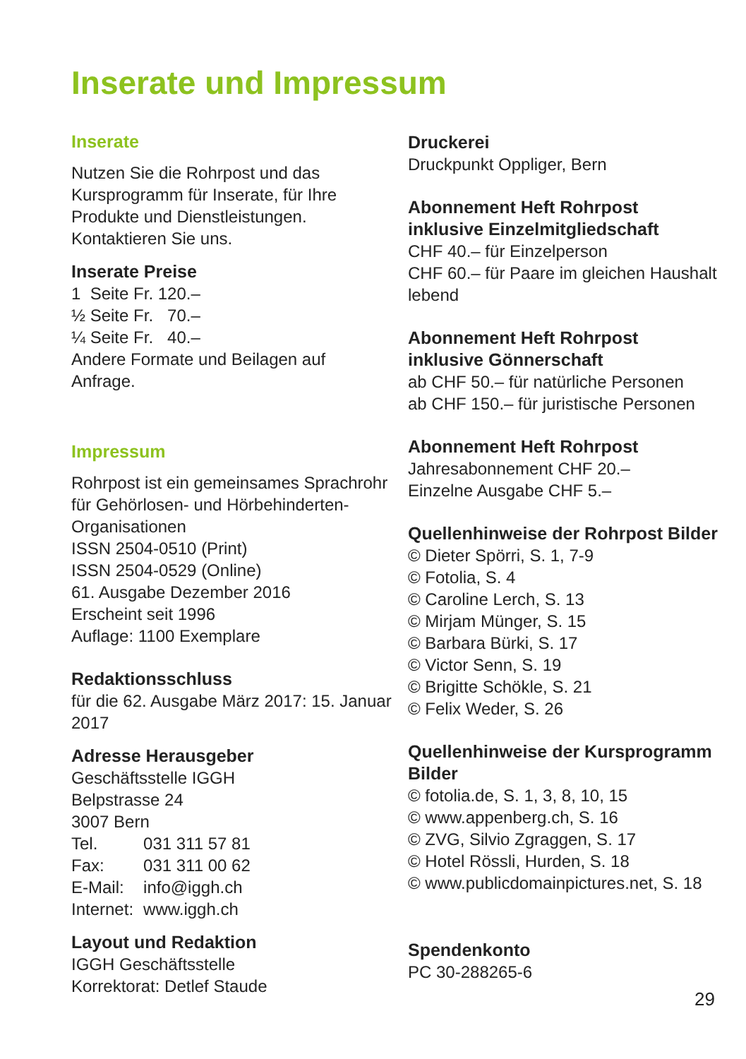Inserate und Impressum
Inserate
Nutzen Sie die Rohrpost und das Kursprogramm für Inserate, für Ihre Produkte und Dienstleistungen. Kontaktieren Sie uns.
Inserate Preise
1 Seite Fr. 120.–
½ Seite Fr. 70.–
¼ Seite Fr. 40.–
Andere Formate und Beilagen auf Anfrage.
Impressum
Rohrpost ist ein gemeinsames Sprachrohr für Gehörlosen- und Hörbehinderten-Organisationen
ISSN 2504-0510 (Print)
ISSN 2504-0529 (Online)
61. Ausgabe Dezember 2016
Erscheint seit 1996
Auflage: 1100 Exemplare
Redaktionsschluss
für die 62. Ausgabe März 2017: 15. Januar 2017
Adresse Herausgeber
Geschäftsstelle IGGH
Belpstrasse 24
3007 Bern
| Tel. | 031 311 57 81 |
| Fax: | 031 311 00 62 |
| E-Mail: | info@iggh.ch |
| Internet: | www.iggh.ch |
Layout und Redaktion
IGGH Geschäftsstelle
Korrektorat: Detlef Staude
Druckerei
Druckpunkt Oppliger, Bern
Abonnement Heft Rohrpost inklusive Einzelmitgliedschaft
CHF 40.– für Einzelperson
CHF 60.– für Paare im gleichen Haushalt lebend
Abonnement Heft Rohrpost inklusive Gönnerschaft
ab CHF 50.– für natürliche Personen
ab CHF 150.– für juristische Personen
Abonnement Heft Rohrpost
Jahresabonnement CHF 20.–
Einzelne Ausgabe CHF 5.–
Quellenhinweise der Rohrpost Bilder
© Dieter Spörri, S. 1, 7-9
© Fotolia, S. 4
© Caroline Lerch, S. 13
© Mirjam Münger, S. 15
© Barbara Bürki, S. 17
© Victor Senn, S. 19
© Brigitte Schökle, S. 21
© Felix Weder, S. 26
Quellenhinweise der Kursprogramm Bilder
© fotolia.de, S. 1, 3, 8, 10, 15
© www.appenberg.ch, S. 16
© ZVG, Silvio Zgraggen, S. 17
© Hotel Rössli, Hurden, S. 18
© www.publicdomainpictures.net, S. 18
Spendenkonto
PC 30-288265-6
29